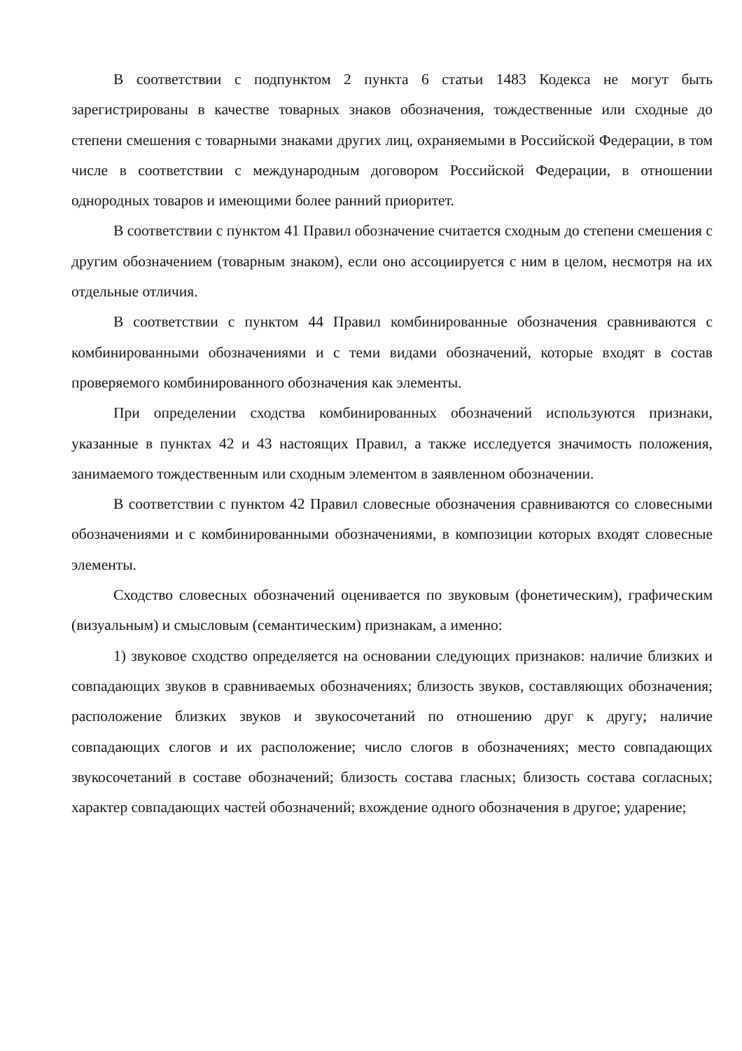В соответствии с подпунктом 2 пункта 6 статьи 1483 Кодекса не могут быть зарегистрированы в качестве товарных знаков обозначения, тождественные или сходные до степени смешения с товарными знаками других лиц, охраняемыми в Российской Федерации, в том числе в соответствии с международным договором Российской Федерации, в отношении однородных товаров и имеющими более ранний приоритет.
В соответствии с пунктом 41 Правил обозначение считается сходным до степени смешения с другим обозначением (товарным знаком), если оно ассоциируется с ним в целом, несмотря на их отдельные отличия.
В соответствии с пунктом 44 Правил комбинированные обозначения сравниваются с комбинированными обозначениями и с теми видами обозначений, которые входят в состав проверяемого комбинированного обозначения как элементы.
При определении сходства комбинированных обозначений используются признаки, указанные в пунктах 42 и 43 настоящих Правил, а также исследуется значимость положения, занимаемого тождественным или сходным элементом в заявленном обозначении.
В соответствии с пунктом 42 Правил словесные обозначения сравниваются со словесными обозначениями и с комбинированными обозначениями, в композиции которых входят словесные элементы.
Сходство словесных обозначений оценивается по звуковым (фонетическим), графическим (визуальным) и смысловым (семантическим) признакам, а именно:
1) звуковое сходство определяется на основании следующих признаков: наличие близких и совпадающих звуков в сравниваемых обозначениях; близость звуков, составляющих обозначения; расположение близких звуков и звукосочетаний по отношению друг к другу; наличие совпадающих слогов и их расположение; число слогов в обозначениях; место совпадающих звукосочетаний в составе обозначений; близость состава гласных; близость состава согласных; характер совпадающих частей обозначений; вхождение одного обозначения в другое; ударение;